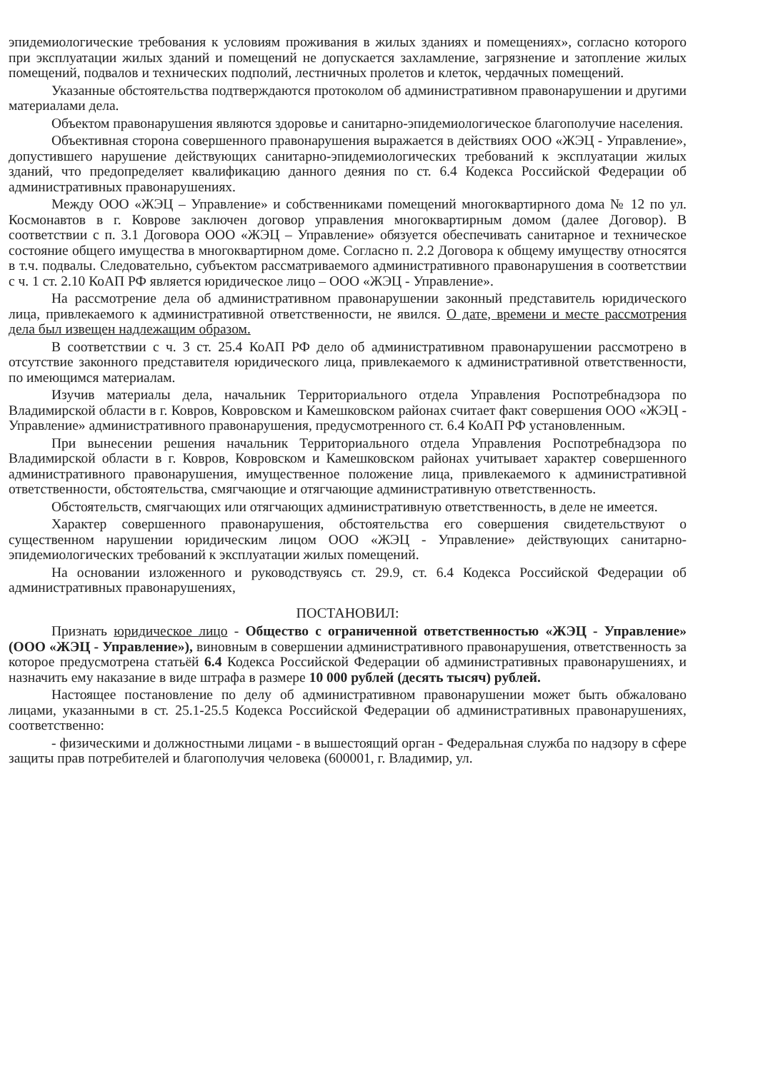эпидемиологические требования к условиям проживания в жилых зданиях и помещениях», согласно которого при эксплуатации жилых зданий и помещений не допускается захламление, загрязнение и затопление жилых помещений, подвалов и технических подполий, лестничных пролетов и клеток, чердачных помещений.
Указанные обстоятельства подтверждаются протоколом об административном правонарушении и другими материалами дела.
Объектом правонарушения являются здоровье и санитарно-эпидемиологическое благополучие населения.
Объективная сторона совершенного правонарушения выражается в действиях ООО «ЖЭЦ - Управление», допустившего нарушение действующих санитарно-эпидемиологических требований к эксплуатации жилых зданий, что предопределяет квалификацию данного деяния по ст. 6.4 Кодекса Российской Федерации об административных правонарушениях.
Между ООО «ЖЭЦ – Управление» и собственниками помещений многоквартирного дома № 12 по ул. Космонавтов в г. Коврове заключен договор управления многоквартирным домом (далее Договор). В соответствии с п. 3.1 Договора ООО «ЖЭЦ – Управление» обязуется обеспечивать санитарное и техническое состояние общего имущества в многоквартирном доме. Согласно п. 2.2 Договора к общему имуществу относятся в т.ч. подвалы. Следовательно, субъектом рассматриваемого административного правонарушения в соответствии с ч. 1 ст. 2.10 КоАП РФ является юридическое лицо – ООО «ЖЭЦ - Управление».
На рассмотрение дела об административном правонарушении законный представитель юридического лица, привлекаемого к административной ответственности, не явился. О дате, времени и месте рассмотрения дела был извещен надлежащим образом.
В соответствии с ч. 3 ст. 25.4 КоАП РФ дело об административном правонарушении рассмотрено в отсутствие законного представителя юридического лица, привлекаемого к административной ответственности, по имеющимся материалам.
Изучив материалы дела, начальник Территориального отдела Управления Роспотребнадзора по Владимирской области в г. Ковров, Ковровском и Камешковском районах считает факт совершения ООО «ЖЭЦ - Управление» административного правонарушения, предусмотренного ст. 6.4 КоАП РФ установленным.
При вынесении решения начальник Территориального отдела Управления Роспотребнадзора по Владимирской области в г. Ковров, Ковровском и Камешковском районах учитывает характер совершенного административного правонарушения, имущественное положение лица, привлекаемого к административной ответственности, обстоятельства, смягчающие и отягчающие административную ответственность.
Обстоятельств, смягчающих или отягчающих административную ответственность, в деле не имеется.
Характер совершенного правонарушения, обстоятельства его совершения свидетельствуют о существенном нарушении юридическим лицом ООО «ЖЭЦ - Управление» действующих санитарно-эпидемиологических требований к эксплуатации жилых помещений.
На основании изложенного и руководствуясь ст. 29.9, ст. 6.4 Кодекса Российской Федерации об административных правонарушениях,
ПОСТАНОВИЛ:
Признать юридическое лицо - Общество с ограниченной ответственностью «ЖЭЦ - Управление» (ООО «ЖЭЦ - Управление»), виновным в совершении административного правонарушения, ответственность за которое предусмотрена статьёй 6.4 Кодекса Российской Федерации об административных правонарушениях, и назначить ему наказание в виде штрафа в размере 10 000 рублей (десять тысяч) рублей.
Настоящее постановление по делу об административном правонарушении может быть обжаловано лицами, указанными в ст. 25.1-25.5 Кодекса Российской Федерации об административных правонарушениях, соответственно:
- физическими и должностными лицами - в вышестоящий орган - Федеральная служба по надзору в сфере защиты прав потребителей и благополучия человека (600001, г. Владимир, ул.